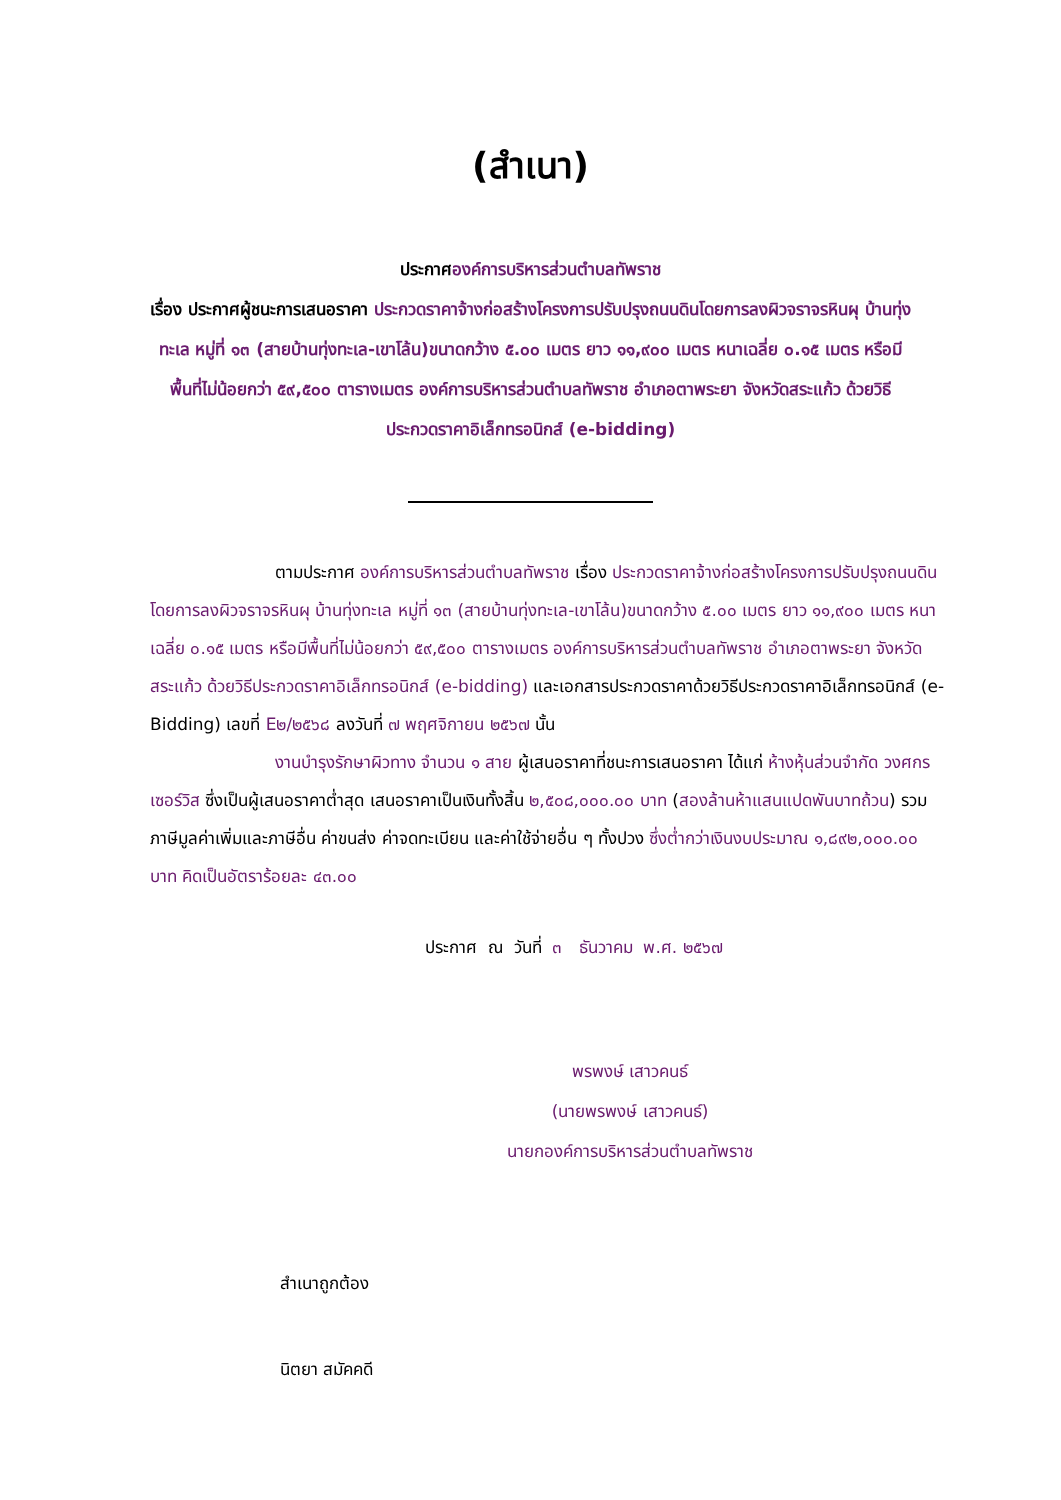(สำเนา)
ประกาศองค์การบริหารส่วนตำบลทัพราช
เรื่อง ประกาศผู้ชนะการเสนอราคา ประกวดราคาจ้างก่อสร้างโครงการปรับปรุงถนนดินโดยการลงผิวจราจรหินผุ บ้านทุ่งทะเล หมู่ที่ ๑๓ (สายบ้านทุ่งทะเล-เขาโล้น)ขนาดกว้าง ๕.๐๐ เมตร ยาว ๑๑,๙๐๐ เมตร หนาเฉลี่ย ๐.๑๕ เมตร หรือมีพื้นที่ไม่น้อยกว่า ๕๙,๕๐๐ ตารางเมตร องค์การบริหารส่วนตำบลทัพราช อำเภอตาพระยา จังหวัดสระแก้ว ด้วยวิธีประกวดราคาอิเล็กทรอนิกส์ (e-bidding)
ตามประกาศ องค์การบริหารส่วนตำบลทัพราช เรื่อง ประกวดราคาจ้างก่อสร้างโครงการปรับปรุงถนนดินโดยการลงผิวจราจรหินผุ บ้านทุ่งทะเล หมู่ที่ ๑๓ (สายบ้านทุ่งทะเล-เขาโล้น)ขนาดกว้าง ๕.๐๐ เมตร ยาว ๑๑,๙๐๐ เมตร หนาเฉลี่ย ๐.๑๕ เมตร หรือมีพื้นที่ไม่น้อยกว่า ๕๙,๕๐๐ ตารางเมตร องค์การบริหารส่วนตำบลทัพราช อำเภอตาพระยา จังหวัดสระแก้ว ด้วยวิธีประกวดราคาอิเล็กทรอนิกส์ (e-bidding) และเอกสารประกวดราคาด้วยวิธีประกวดราคาอิเล็กทรอนิกส์ (e-Bidding) เลขที่ E๒/๒๕๖๘ ลงวันที่ ๗ พฤศจิกายน ๒๕๖๗ นั้น
งานบำรุงรักษาผิวทาง จำนวน ๑ สาย ผู้เสนอราคาที่ชนะการเสนอราคา ได้แก่ ห้างหุ้นส่วนจำกัด วงศกรเซอร์วิส ซึ่งเป็นผู้เสนอราคาต่ำสุด เสนอราคาเป็นเงินทั้งสิ้น ๒,๕๐๘,๐๐๐.๐๐ บาท (สองล้านห้าแสนแปดพันบาทถ้วน) รวมภาษีมูลค่าเพิ่มและภาษีอื่น ค่าขนส่ง ค่าจดทะเบียน และค่าใช้จ่ายอื่น ๆ ทั้งปวง ซึ่งต่ำกว่าเงินงบประมาณ ๑,๘๙๒,๐๐๐.๐๐ บาท คิดเป็นอัตราร้อยละ ๔๓.๐๐
ประกาศ ณ วันที่ ๓ ธันวาคม พ.ศ. ๒๕๖๗
พรพงษ์ เสาวคนธ์
(นายพรพงษ์ เสาวคนธ์)
นายกองค์การบริหารส่วนตำบลทัพราช
สำเนาถูกต้อง
นิตยา สมัคคดี